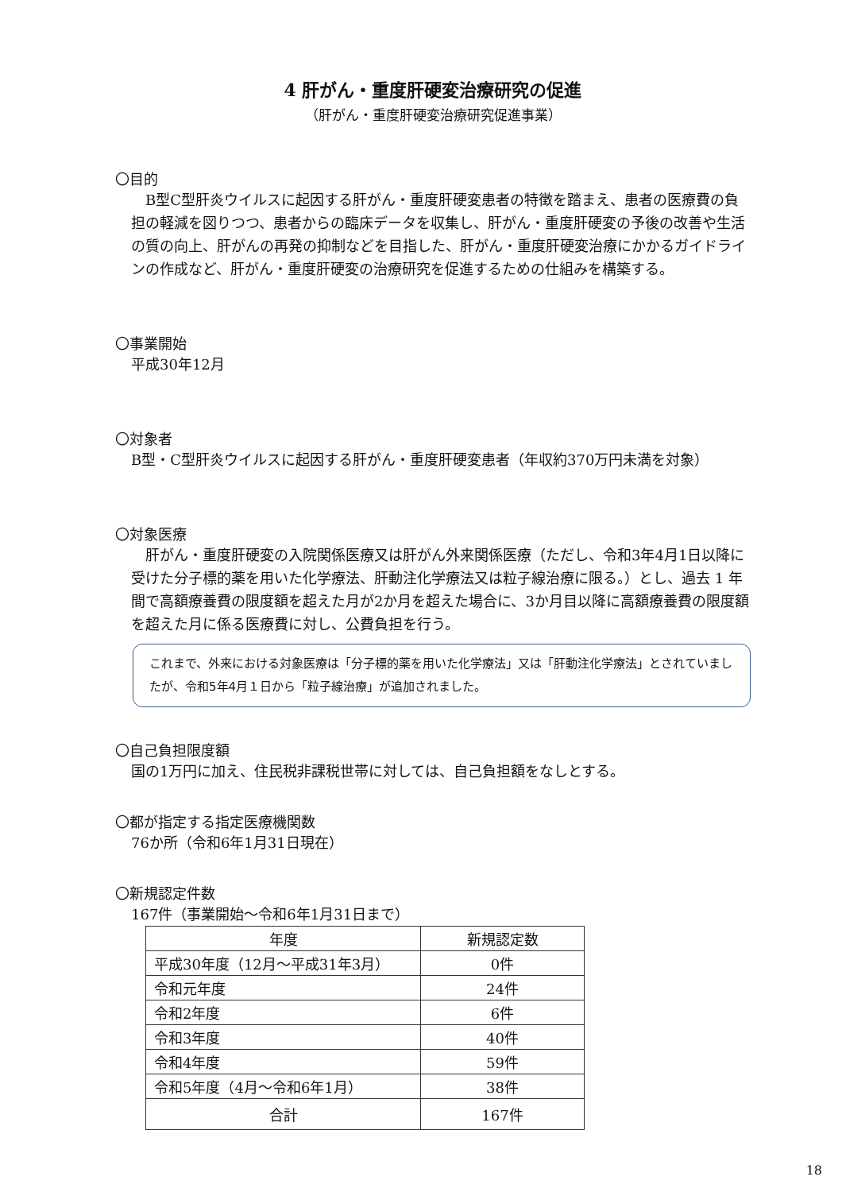4 肝がん・重度肝硬変治療研究の促進
（肝がん・重度肝硬変治療研究促進事業）
〇目的
　B型C型肝炎ウイルスに起因する肝がん・重度肝硬変患者の特徴を踏まえ、患者の医療費の負担の軽減を図りつつ、患者からの臨床データを収集し、肝がん・重度肝硬変の予後の改善や生活の質の向上、肝がんの再発の抑制などを目指した、肝がん・重度肝硬変治療にかかるガイドラインの作成など、肝がん・重度肝硬変の治療研究を促進するための仕組みを構築する。
〇事業開始
平成30年12月
〇対象者
B型・C型肝炎ウイルスに起因する肝がん・重度肝硬変患者（年収約370万円未満を対象）
〇対象医療
　肝がん・重度肝硬変の入院関係医療又は肝がん外来関係医療（ただし、令和3年4月1日以降に受けた分子標的薬を用いた化学療法、肝動注化学療法又は粒子線治療に限る。）とし、過去 1 年間で高額療養費の限度額を超えた月が2か月を超えた場合に、3か月目以降に高額療養費の限度額を超えた月に係る医療費に対し、公費負担を行う。
これまで、外来における対象医療は「分子標的薬を用いた化学療法」又は「肝動注化学療法」とされていましたが、令和5年4月１日から「粒子線治療」が追加されました。
〇自己負担限度額
国の1万円に加え、住民税非課税世帯に対しては、自己負担額をなしとする。
〇都が指定する指定医療機関数
76か所（令和6年1月31日現在）
〇新規認定件数
167件（事業開始～令和6年1月31日まで）
| 年度 | 新規認定数 |
| --- | --- |
| 平成30年度（12月～平成31年3月） | 0件 |
| 令和元年度 | 24件 |
| 令和2年度 | 6件 |
| 令和3年度 | 40件 |
| 令和4年度 | 59件 |
| 令和5年度（4月～令和6年1月） | 38件 |
| 合計 | 167件 |
18